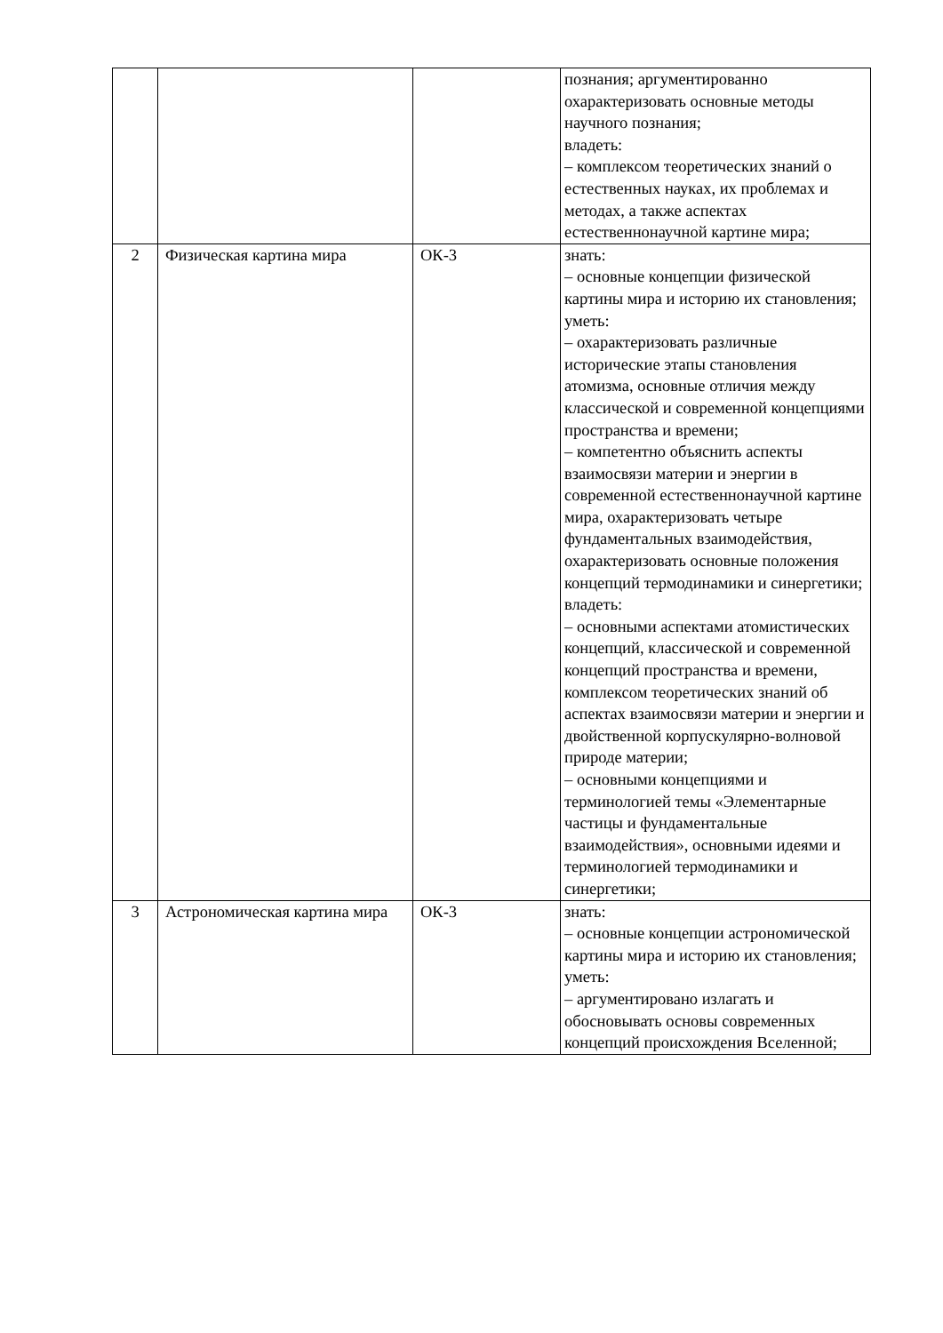| | | | познания; аргументированно охарактеризовать основные методы научного познания; владеть: – комплексом теоретических знаний о естественных науках, их проблемах и методах, а также аспектах естественнонаучной картине мира; |
| 2 | Физическая картина мира | ОК-3 | знать: – основные концепции физической картины мира и историю их становления; уметь: – охарактеризовать различные исторические этапы становления атомизма, основные отличия между классической и современной концепциями пространства и времени; – компетентно объяснить аспекты взаимосвязи материи и энергии в современной естественнонаучной картине мира, охарактеризовать четыре фундаментальных взаимодействия, охарактеризовать основные положения концепций термодинамики и синергетики; владеть: – основными аспектами атомистических концепций, классической и современной концепций пространства и времени, комплексом теоретических знаний об аспектах взаимосвязи материи и энергии и двойственной корпускулярно-волновой природе материи; – основными концепциями и терминологией темы «Элементарные частицы и фундаментальные взаимодействия», основными идеями и терминологией термодинамики и синергетики; |
| 3 | Астрономическая картина мира | ОК-3 | знать: – основные концепции астрономической картины мира и историю их становления; уметь: – аргументировано излагать и обосновывать основы современных концепций происхождения Вселенной; |